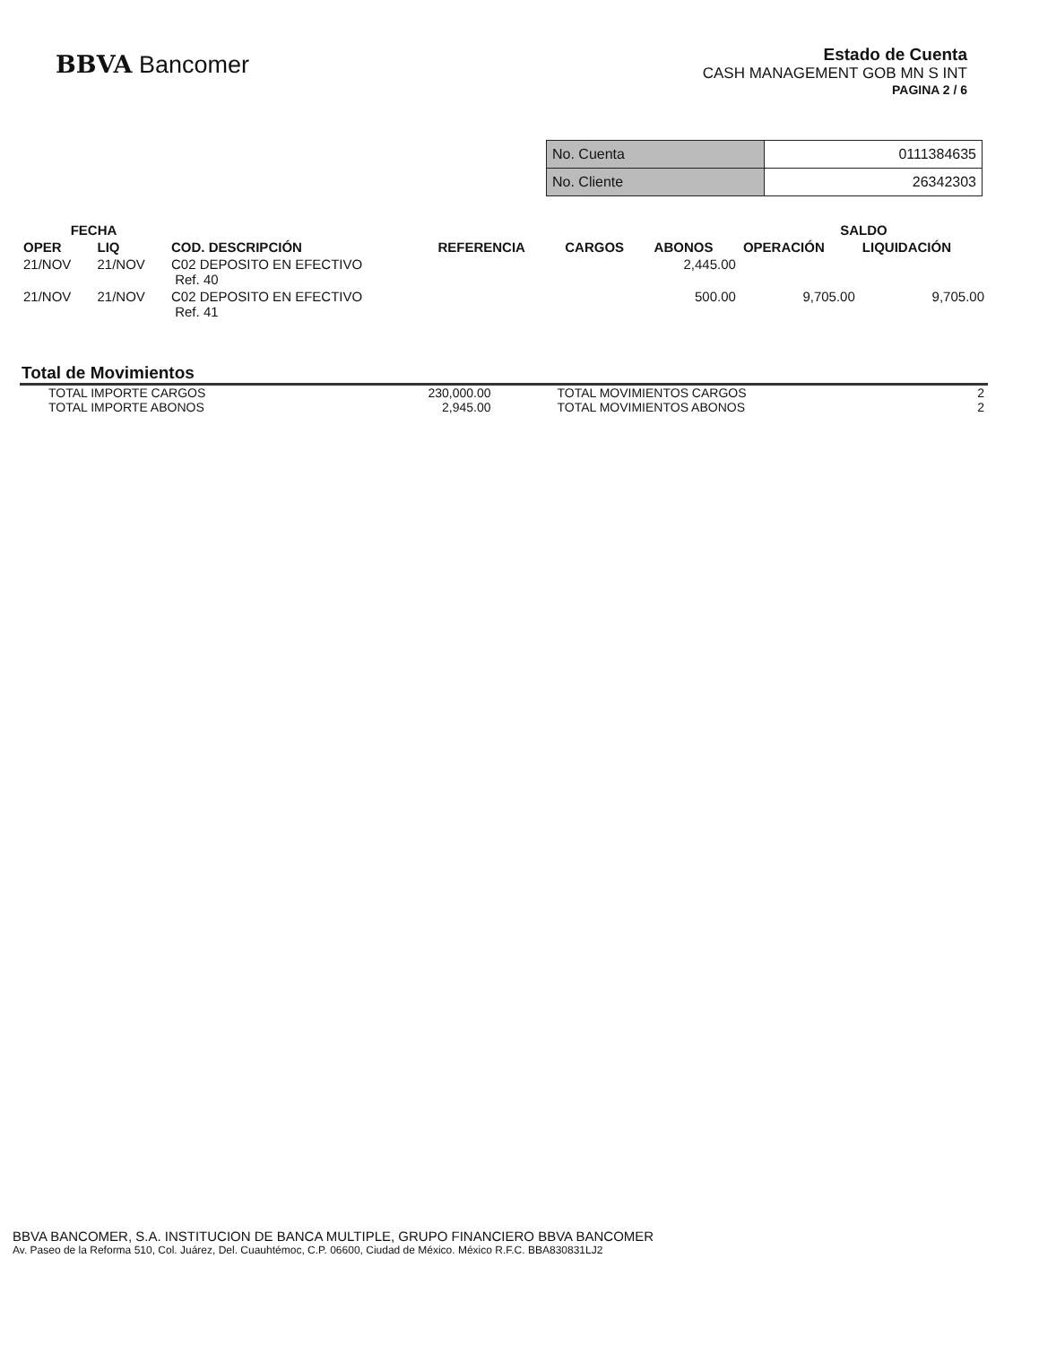BBVA Bancomer
Estado de Cuenta
CASH MANAGEMENT GOB MN S INT
PAGINA 2 / 6
| No. Cuenta | 0111384635 |
| No. Cliente | 26342303 |
| FECHA | | | | | | SALDO | |
| --- | --- | --- | --- | --- | --- | --- | --- |
| OPER | LIQ | COD. DESCRIPCIÓN | REFERENCIA | CARGOS | ABONOS | OPERACIÓN | LIQUIDACIÓN |
| 21/NOV | 21/NOV | C02 DEPOSITO EN EFECTIVO Ref. 40 | | | 2,445.00 | | |
| 21/NOV | 21/NOV | C02 DEPOSITO EN EFECTIVO Ref. 41 | | | 500.00 | 9,705.00 | 9,705.00 |
Total de Movimientos
| TOTAL IMPORTE CARGOS | 230,000.00 | TOTAL MOVIMIENTOS CARGOS | 2 |
| TOTAL IMPORTE ABONOS | 2,945.00 | TOTAL MOVIMIENTOS ABONOS | 2 |
BBVA BANCOMER, S.A. INSTITUCION DE BANCA MULTIPLE, GRUPO FINANCIERO BBVA BANCOMER
Av. Paseo de la Reforma 510, Col. Juárez, Del. Cuauhtémoc, C.P. 06600, Ciudad de México. México R.F.C. BBA830831LJ2